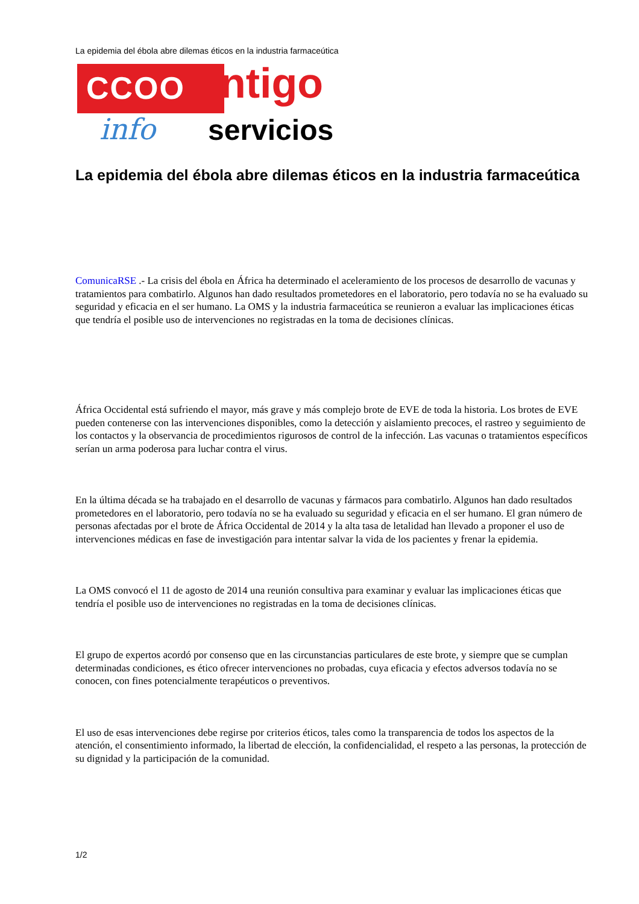La epidemia del ébola abre dilemas éticos en la industria farmaceútica
CCOO ntigo
info servicios
La epidemia del ébola abre dilemas éticos en la industria farmaceútica
ComunicaRSE .- La crisis del ébola en África ha determinado el aceleramiento de los procesos de desarrollo de vacunas y tratamientos para combatirlo. Algunos han dado resultados prometedores en el laboratorio, pero todavía no se ha evaluado su seguridad y eficacia en el ser humano. La OMS y la industria farmaceútica se reunieron a evaluar las implicaciones éticas que tendría el posible uso de intervenciones no registradas en la toma de decisiones clínicas.
África Occidental está sufriendo el mayor, más grave y más complejo brote de EVE de toda la historia. Los brotes de EVE pueden contenerse con las intervenciones disponibles, como la detección y aislamiento precoces, el rastreo y seguimiento de los contactos y la observancia de procedimientos rigurosos de control de la infección. Las vacunas o tratamientos específicos serían un arma poderosa para luchar contra el virus.
En la última década se ha trabajado en el desarrollo de vacunas y fármacos para combatirlo. Algunos han dado resultados prometedores en el laboratorio, pero todavía no se ha evaluado su seguridad y eficacia en el ser humano. El gran número de personas afectadas por el brote de África Occidental de 2014 y la alta tasa de letalidad han llevado a proponer el uso de intervenciones médicas en fase de investigación para intentar salvar la vida de los pacientes y frenar la epidemia.
La OMS convocó el 11 de agosto de 2014 una reunión consultiva para examinar y evaluar las implicaciones éticas que tendría el posible uso de intervenciones no registradas en la toma de decisiones clínicas.
El grupo de expertos acordó por consenso que en las circunstancias particulares de este brote, y siempre que se cumplan determinadas condiciones, es ético ofrecer intervenciones no probadas, cuya eficacia y efectos adversos todavía no se conocen, con fines potencialmente terapéuticos o preventivos.
El uso de esas intervenciones debe regirse por criterios éticos, tales como la transparencia de todos los aspectos de la atención, el consentimiento informado, la libertad de elección, la confidencialidad, el respeto a las personas, la protección de su dignidad y la participación de la comunidad.
1/2